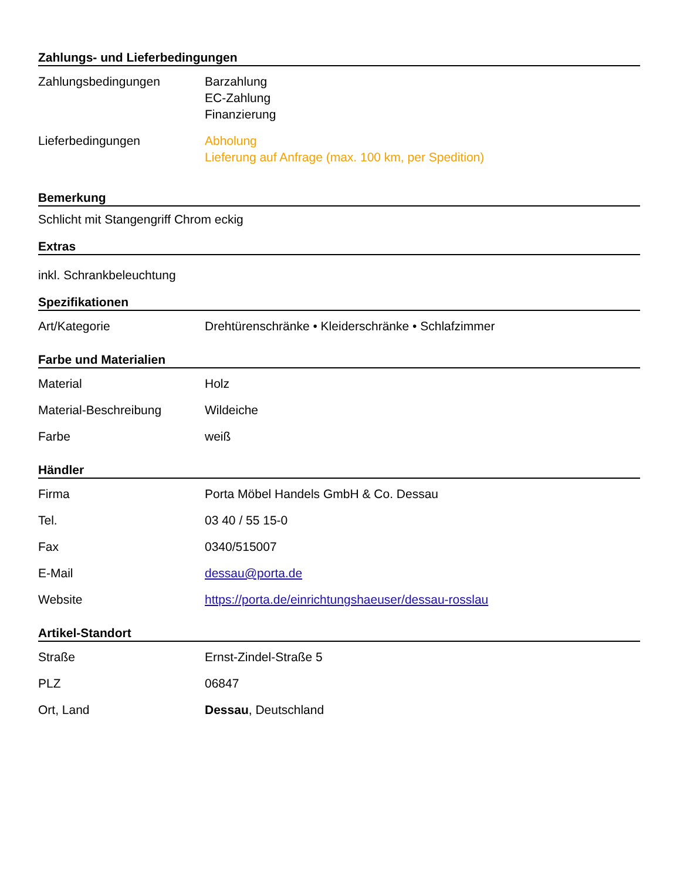Zahlungs- und Lieferbedingungen
| Zahlungsbedingungen | Barzahlung EC-Zahlung Finanzierung |
| Lieferbedingungen | Abholung Lieferung auf Anfrage (max. 100 km, per Spedition) |
Bemerkung
Schlicht mit Stangengriff Chrom eckig
Extras
inkl. Schrankbeleuchtung
Spezifikationen
| Art/Kategorie | Drehtürenschränke • Kleiderschränke • Schlafzimmer |
Farbe und Materialien
| Material | Holz |
| Material-Beschreibung | Wildeiche |
| Farbe | weiß |
Händler
| Firma | Porta Möbel Handels GmbH & Co. Dessau |
| Tel. | 03 40 / 55 15-0 |
| Fax | 0340/515007 |
| E-Mail | dessau@porta.de |
| Website | https://porta.de/einrichtungshaeuser/dessau-rosslau |
Artikel-Standort
| Straße | Ernst-Zindel-Straße 5 |
| PLZ | 06847 |
| Ort, Land | Dessau , Deutschland |